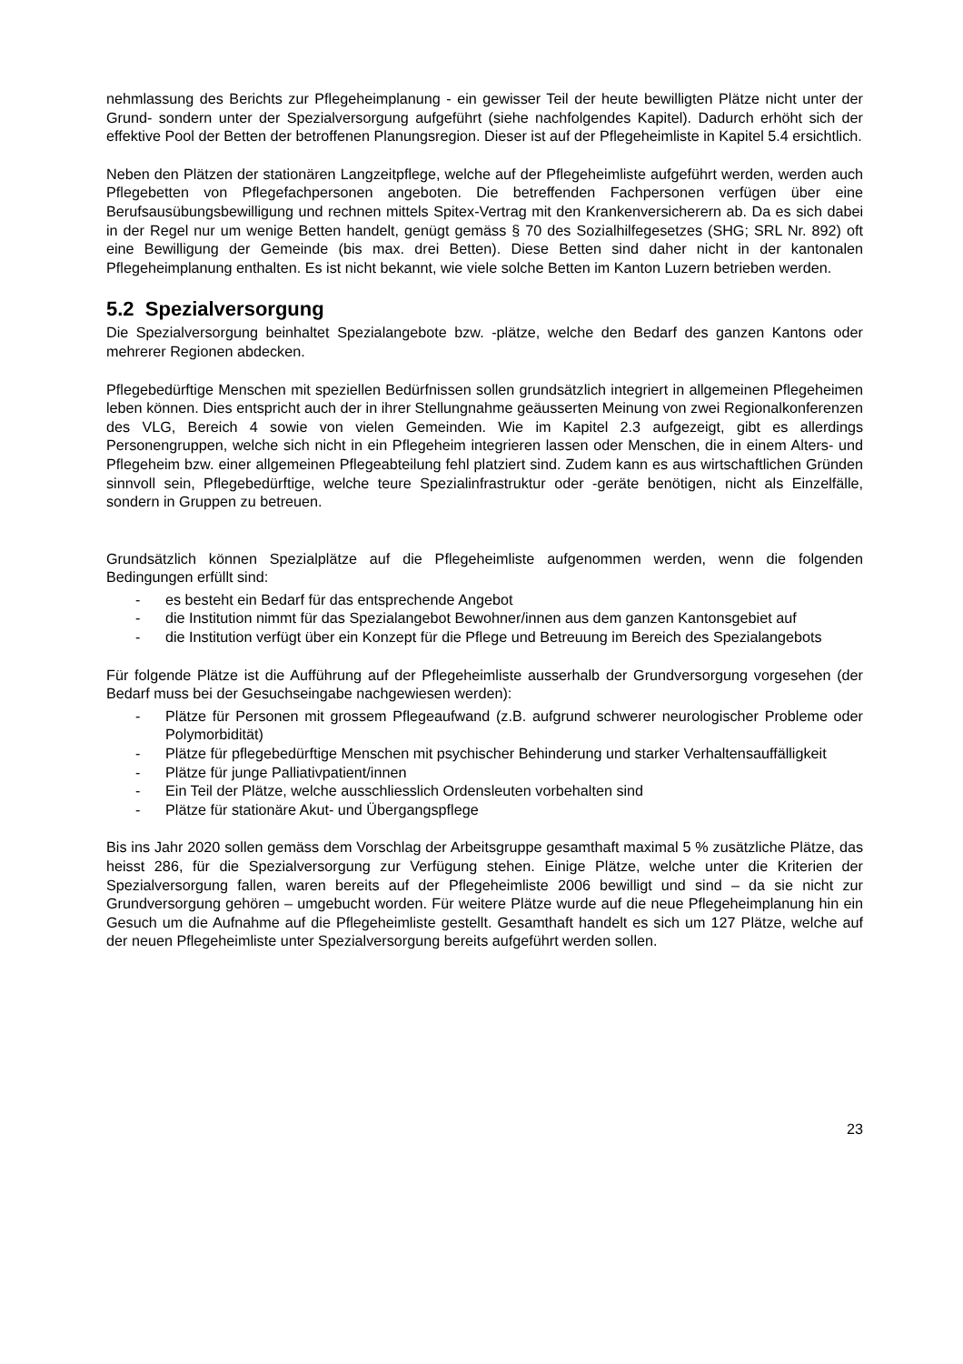nehmlassung des Berichts zur Pflegeheimplanung - ein gewisser Teil der heute bewilligten Plätze nicht unter der Grund- sondern unter der Spezialversorgung aufgeführt (siehe nachfolgendes Kapitel). Dadurch erhöht sich der effektive Pool der Betten der betroffenen Planungsregion. Dieser ist auf der Pflegeheimliste in Kapitel 5.4 ersichtlich.
Neben den Plätzen der stationären Langzeitpflege, welche auf der Pflegeheimliste aufgeführt werden, werden auch Pflegebetten von Pflegefachpersonen angeboten. Die betreffenden Fachpersonen verfügen über eine Berufsausübungsbewilligung und rechnen mittels Spitex-Vertrag mit den Krankenversicherern ab. Da es sich dabei in der Regel nur um wenige Betten handelt, genügt gemäss § 70 des Sozialhilfegesetzes (SHG; SRL Nr. 892) oft eine Bewilligung der Gemeinde (bis max. drei Betten). Diese Betten sind daher nicht in der kantonalen Pflegeheimplanung enthalten. Es ist nicht bekannt, wie viele solche Betten im Kanton Luzern betrieben werden.
5.2 Spezialversorgung
Die Spezialversorgung beinhaltet Spezialangebote bzw. -plätze, welche den Bedarf des ganzen Kantons oder mehrerer Regionen abdecken.
Pflegebedürftige Menschen mit speziellen Bedürfnissen sollen grundsätzlich integriert in allgemeinen Pflegeheimen leben können. Dies entspricht auch der in ihrer Stellungnahme geäusserten Meinung von zwei Regionalkonferenzen des VLG, Bereich 4 sowie von vielen Gemeinden. Wie im Kapitel 2.3 aufgezeigt, gibt es allerdings Personengruppen, welche sich nicht in ein Pflegeheim integrieren lassen oder Menschen, die in einem Alters- und Pflegeheim bzw. einer allgemeinen Pflegeabteilung fehl platziert sind. Zudem kann es aus wirtschaftlichen Gründen sinnvoll sein, Pflegebedürftige, welche teure Spezialinfrastruktur oder -geräte benötigen, nicht als Einzelfälle, sondern in Gruppen zu betreuen.
Grundsätzlich können Spezialplätze auf die Pflegeheimliste aufgenommen werden, wenn die folgenden Bedingungen erfüllt sind:
- es besteht ein Bedarf für das entsprechende Angebot
- die Institution nimmt für das Spezialangebot Bewohner/innen aus dem ganzen Kantonsgebiet auf
- die Institution verfügt über ein Konzept für die Pflege und Betreuung im Bereich des Spezialangebots
Für folgende Plätze ist die Aufführung auf der Pflegeheimliste ausserhalb der Grundversorgung vorgesehen (der Bedarf muss bei der Gesuchseingabe nachgewiesen werden):
- Plätze für Personen mit grossem Pflegeaufwand (z.B. aufgrund schwerer neurologischer Probleme oder Polymorbidität)
- Plätze für pflegebedürftige Menschen mit psychischer Behinderung und starker Verhaltensauffälligkeit
- Plätze für junge Palliativpatient/innen
- Ein Teil der Plätze, welche ausschliesslich Ordensleuten vorbehalten sind
- Plätze für stationäre Akut- und Übergangspflege
Bis ins Jahr 2020 sollen gemäss dem Vorschlag der Arbeitsgruppe gesamthaft maximal 5 % zusätzliche Plätze, das heisst 286, für die Spezialversorgung zur Verfügung stehen. Einige Plätze, welche unter die Kriterien der Spezialversorgung fallen, waren bereits auf der Pflegeheimliste 2006 bewilligt und sind – da sie nicht zur Grundversorgung gehören – umgebucht worden. Für weitere Plätze wurde auf die neue Pflegeheimplanung hin ein Gesuch um die Aufnahme auf die Pflegeheimliste gestellt. Gesamthaft handelt es sich um 127 Plätze, welche auf der neuen Pflegeheimliste unter Spezialversorgung bereits aufgeführt werden sollen.
23